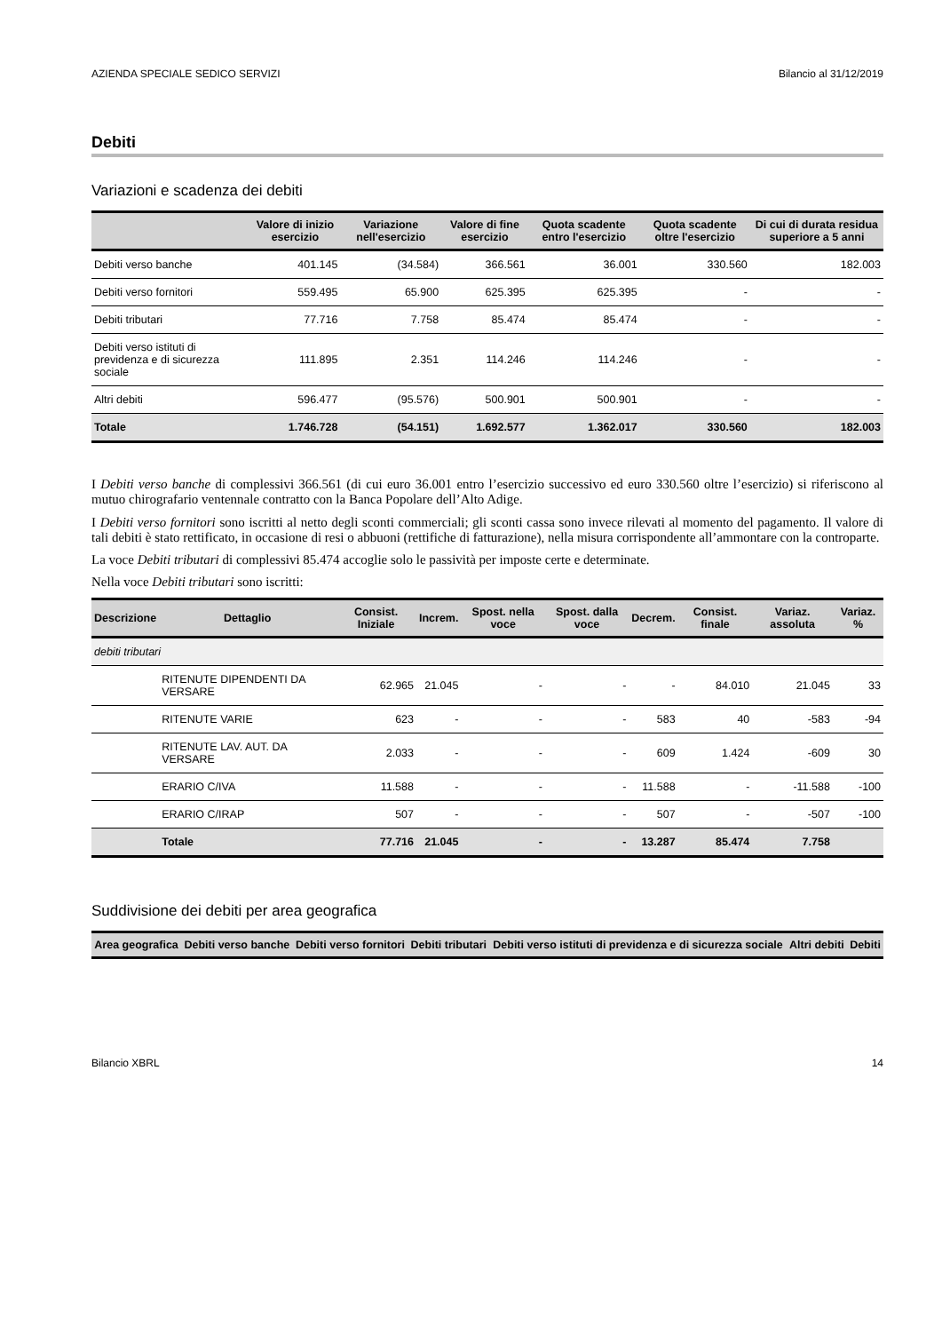AZIENDA SPECIALE SEDICO SERVIZI Bilancio al 31/12/2019
Debiti
Variazioni e scadenza dei debiti
| | Valore di inizio esercizio | Variazione nell'esercizio | Valore di fine esercizio | Quota scadente entro l'esercizio | Quota scadente oltre l'esercizio | Di cui di durata residua superiore a 5 anni |
| --- | --- | --- | --- | --- | --- | --- |
| Debiti verso banche | 401.145 | (34.584) | 366.561 | 36.001 | 330.560 | 182.003 |
| Debiti verso fornitori | 559.495 | 65.900 | 625.395 | 625.395 | - | - |
| Debiti tributari | 77.716 | 7.758 | 85.474 | 85.474 | - | - |
| Debiti verso istituti di previdenza e di sicurezza sociale | 111.895 | 2.351 | 114.246 | 114.246 | - | - |
| Altri debiti | 596.477 | (95.576) | 500.901 | 500.901 | - | - |
| Totale | 1.746.728 | (54.151) | 1.692.577 | 1.362.017 | 330.560 | 182.003 |
I Debiti verso banche di complessivi 366.561 (di cui euro 36.001 entro l’esercizio successivo ed euro 330.560 oltre l’esercizio) si riferiscono al mutuo chirografario ventennale contratto con la Banca Popolare dell’Alto Adige.
I Debiti verso fornitori sono iscritti al netto degli sconti commerciali; gli sconti cassa sono invece rilevati al momento del pagamento. Il valore di tali debiti è stato rettificato, in occasione di resi o abbuoni (rettifiche di fatturazione), nella misura corrispondente all’ammontare con la controparte.
La voce Debiti tributari di complessivi 85.474 accoglie solo le passività per imposte certe e determinate.
Nella voce Debiti tributari sono iscritti:
| Descrizione | Dettaglio | Consist. Iniziale | Increm. | Spost. nella voce | Spost. dalla voce | Decrem. | Consist. finale | Variaz. assoluta | Variaz. % |
| --- | --- | --- | --- | --- | --- | --- | --- | --- | --- |
| debiti tributari | | | | | | | | | |
| | RITENUTE DIPENDENTI DA VERSARE | 62.965 | 21.045 | - | - | - | 84.010 | 21.045 | 33 |
| | RITENUTE VARIE | 623 | - | - | - | 583 | 40 | -583 | -94 |
| | RITENUTE LAV. AUT. DA VERSARE | 2.033 | - | - | - | 609 | 1.424 | -609 | 30 |
| | ERARIO C/IVA | 11.588 | - | - | - | 11.588 | - | -11.588 | -100 |
| | ERARIO C/IRAP | 507 | - | - | - | 507 | - | -507 | -100 |
| | Totale | 77.716 | 21.045 | - | - | 13.287 | 85.474 | 7.758 | |
Suddivisione dei debiti per area geografica
| Area geografica | Debiti verso banche | Debiti verso fornitori | Debiti tributari | Debiti verso istituti di previdenza e di sicurezza sociale | Altri debiti | Debiti |
| --- | --- | --- | --- | --- | --- | --- |
Bilancio XBRL 14